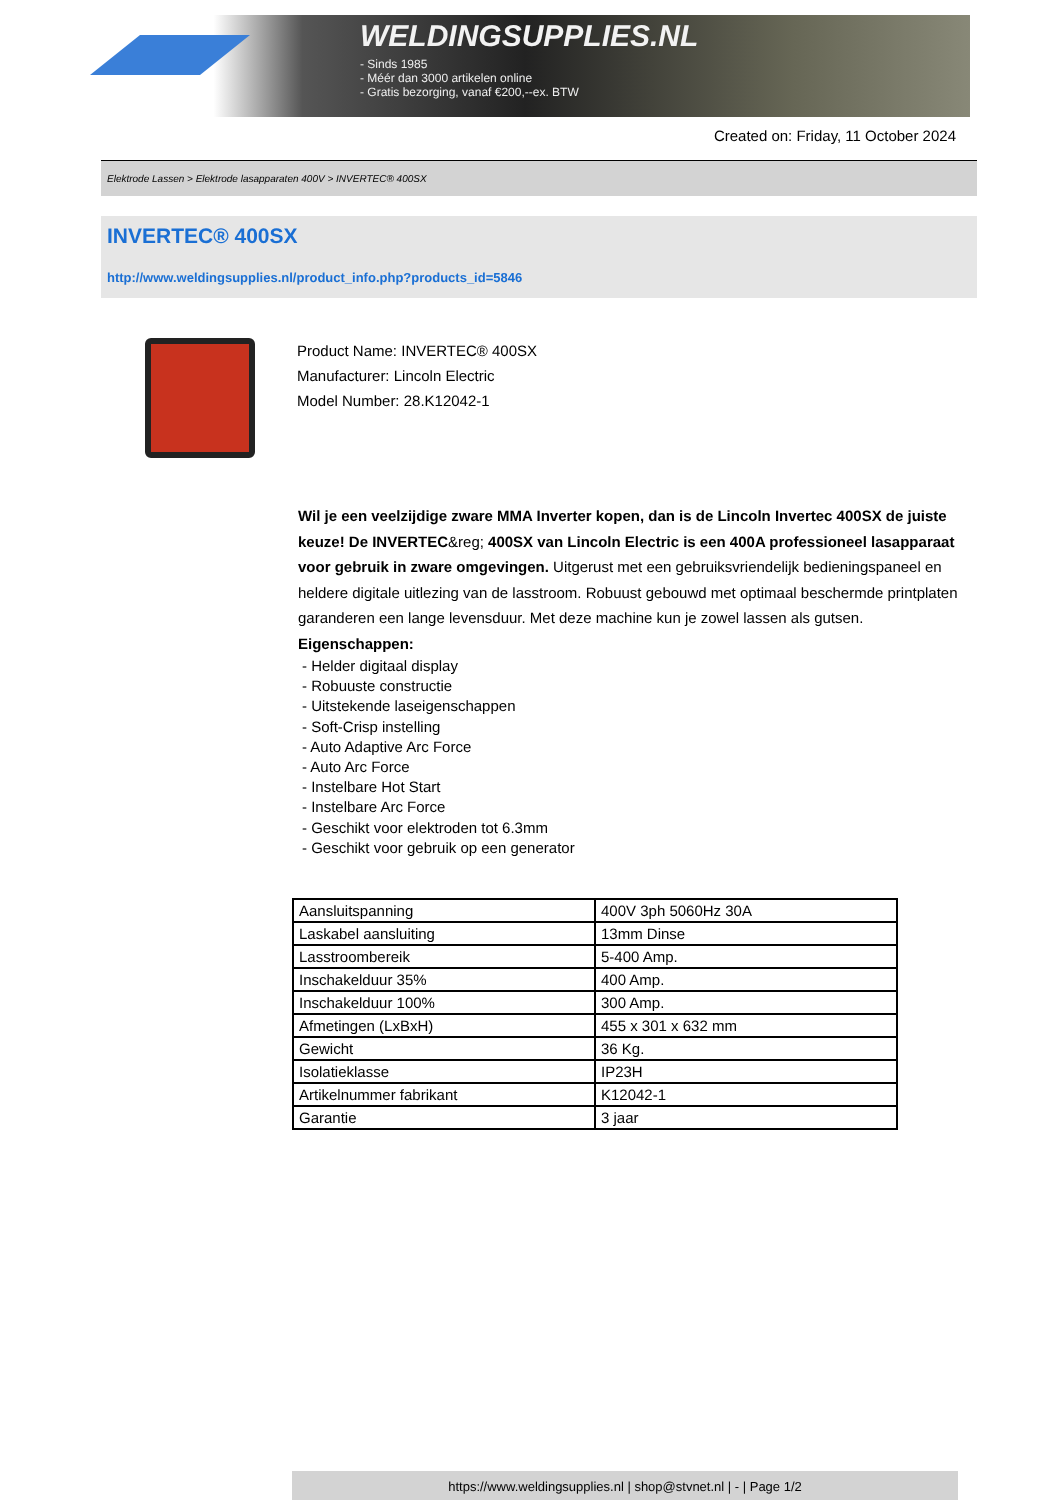WELDINGSUPPLIES.NL
- Sinds 1985
- Méér dan 3000 artikelen online
- Gratis bezorging, vanaf €200,--ex. BTW
Created on: Friday, 11 October 2024
Elektrode Lassen > Elektrode lasapparaten 400V > INVERTEC® 400SX
INVERTEC® 400SX
http://www.weldingsupplies.nl/product_info.php?products_id=5846
Product Name: INVERTEC® 400SX
Manufacturer: Lincoln Electric
Model Number: 28.K12042-1
Wil je een veelzijdige zware MMA Inverter kopen, dan is de Lincoln Invertec 400SX de juiste keuze! De INVERTEC&reg; 400SX van Lincoln Electric is een 400A professioneel lasapparaat voor gebruik in zware omgevingen. Uitgerust met een gebruiksvriendelijk bedieningspaneel en heldere digitale uitlezing van de lasstroom. Robuust gebouwd met optimaal beschermde printplaten garanderen een lange levensduur. Met deze machine kun je zowel lassen als gutsen. Eigenschappen:
- Helder digitaal display
- Robuuste constructie
- Uitstekende laseigenschappen
- Soft-Crisp instelling
- Auto Adaptive Arc Force
- Auto Arc Force
- Instelbare Hot Start
- Instelbare Arc Force
- Geschikt voor elektroden tot 6.3mm
- Geschikt voor gebruik op een generator
| Aansluitspanning | 400V 3ph 5060Hz 30A |
| Laskabel aansluiting | 13mm Dinse |
| Lasstroombereik | 5-400 Amp. |
| Inschakelduur 35% | 400 Amp. |
| Inschakelduur 100% | 300 Amp. |
| Afmetingen (LxBxH) | 455 x 301 x 632 mm |
| Gewicht | 36 Kg. |
| Isolatieklasse | IP23H |
| Artikelnummer fabrikant | K12042-1 |
| Garantie | 3 jaar |
https://www.weldingsupplies.nl | shop@stvnet.nl | - | Page 1/2